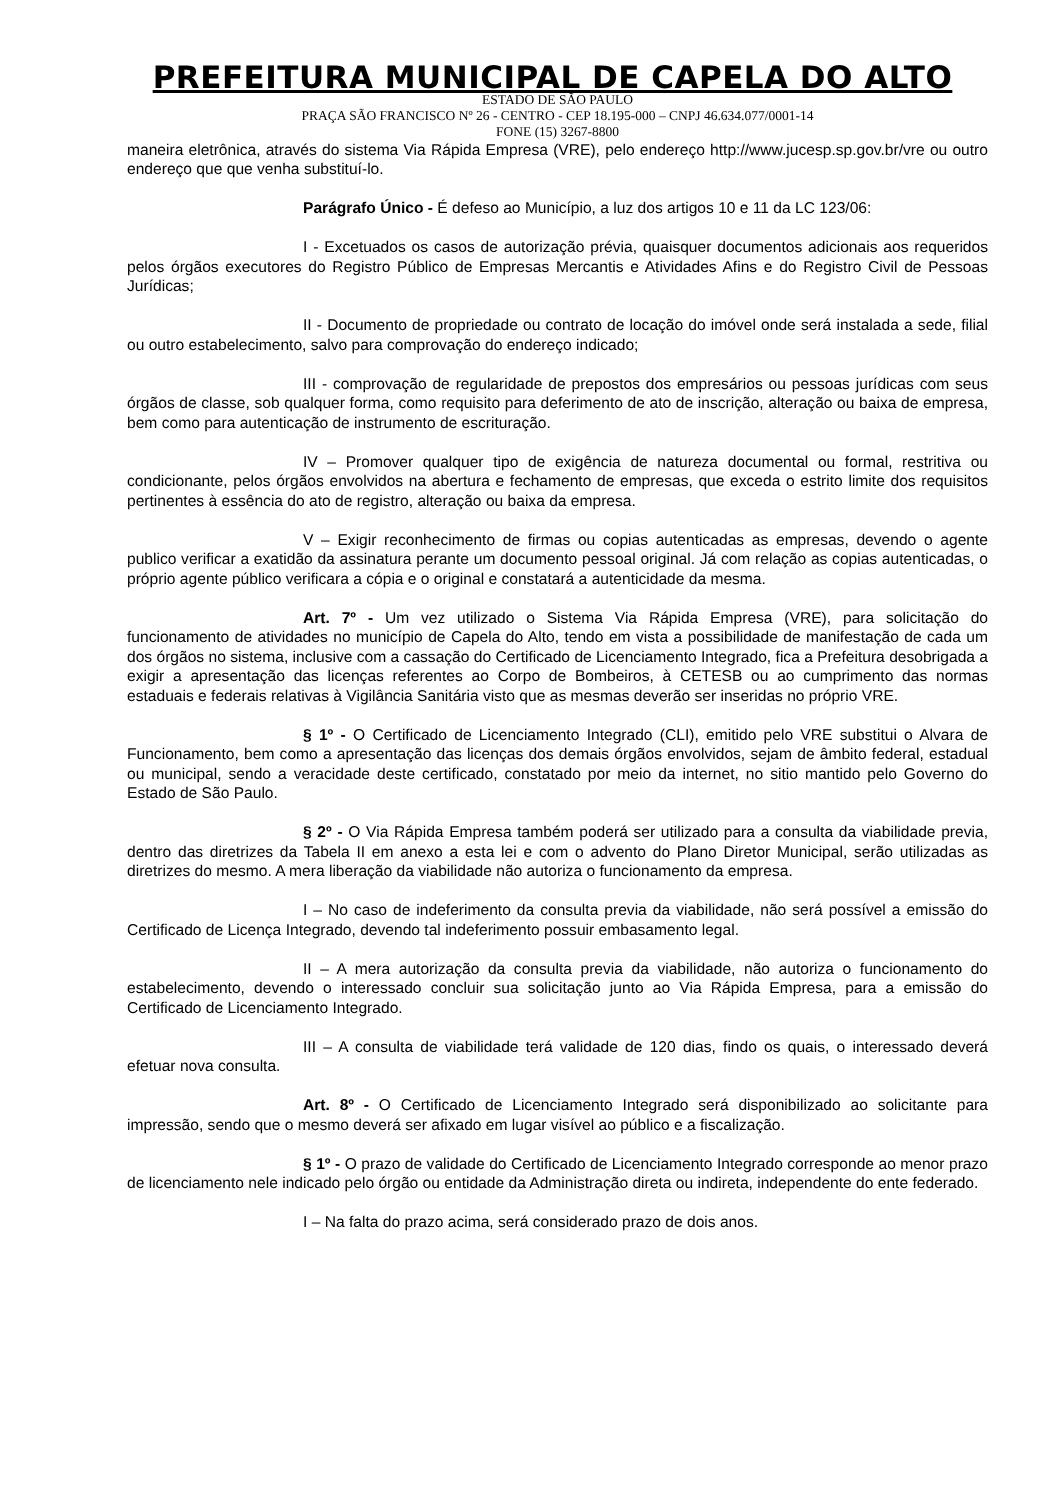PREFEITURA MUNICIPAL DE CAPELA DO ALTO
ESTADO DE SÃO PAULO
PRAÇA SÃO FRANCISCO Nº 26 - CENTRO - CEP 18.195-000 – CNPJ 46.634.077/0001-14
FONE (15) 3267-8800
maneira eletrônica, através do sistema Via Rápida Empresa (VRE), pelo endereço http://www.jucesp.sp.gov.br/vre ou outro endereço que que venha substituí-lo.
Parágrafo Único - É defeso ao Município, a luz dos artigos 10 e 11 da LC 123/06:
I - Excetuados os casos de autorização prévia, quaisquer documentos adicionais aos requeridos pelos órgãos executores do Registro Público de Empresas Mercantis e Atividades Afins e do Registro Civil de Pessoas Jurídicas;
II - Documento de propriedade ou contrato de locação do imóvel onde será instalada a sede, filial ou outro estabelecimento, salvo para comprovação do endereço indicado;
III - comprovação de regularidade de prepostos dos empresários ou pessoas jurídicas com seus órgãos de classe, sob qualquer forma, como requisito para deferimento de ato de inscrição, alteração ou baixa de empresa, bem como para autenticação de instrumento de escrituração.
IV – Promover qualquer tipo de exigência de natureza documental ou formal, restritiva ou condicionante, pelos órgãos envolvidos na abertura e fechamento de empresas, que exceda o estrito limite dos requisitos pertinentes à essência do ato de registro, alteração ou baixa da empresa.
V – Exigir reconhecimento de firmas ou copias autenticadas as empresas, devendo o agente publico verificar a exatidão da assinatura perante um documento pessoal original. Já com relação as copias autenticadas, o próprio agente público verificara a cópia e o original e constatará a autenticidade da mesma.
Art. 7º - Um vez utilizado o Sistema Via Rápida Empresa (VRE), para solicitação do funcionamento de atividades no município de Capela do Alto, tendo em vista a possibilidade de manifestação de cada um dos órgãos no sistema, inclusive com a cassação do Certificado de Licenciamento Integrado, fica a Prefeitura desobrigada a exigir a apresentação das licenças referentes ao Corpo de Bombeiros, à CETESB ou ao cumprimento das normas estaduais e federais relativas à Vigilância Sanitária visto que as mesmas deverão ser inseridas no próprio VRE.
§ 1º - O Certificado de Licenciamento Integrado (CLI), emitido pelo VRE substitui o Alvara de Funcionamento, bem como a apresentação das licenças dos demais órgãos envolvidos, sejam de âmbito federal, estadual ou municipal, sendo a veracidade deste certificado, constatado por meio da internet, no sitio mantido pelo Governo do Estado de São Paulo.
§ 2º - O Via Rápida Empresa também poderá ser utilizado para a consulta da viabilidade previa, dentro das diretrizes da Tabela II em anexo a esta lei e com o advento do Plano Diretor Municipal, serão utilizadas as diretrizes do mesmo. A mera liberação da viabilidade não autoriza o funcionamento da empresa.
I – No caso de indeferimento da consulta previa da viabilidade, não será possível a emissão do Certificado de Licença Integrado, devendo tal indeferimento possuir embasamento legal.
II – A mera autorização da consulta previa da viabilidade, não autoriza o funcionamento do estabelecimento, devendo o interessado concluir sua solicitação junto ao Via Rápida Empresa, para a emissão do Certificado de Licenciamento Integrado.
III – A consulta de viabilidade terá validade de 120 dias, findo os quais, o interessado deverá efetuar nova consulta.
Art. 8º - O Certificado de Licenciamento Integrado será disponibilizado ao solicitante para impressão, sendo que o mesmo deverá ser afixado em lugar visível ao público e a fiscalização.
§ 1º - O prazo de validade do Certificado de Licenciamento Integrado corresponde ao menor prazo de licenciamento nele indicado pelo órgão ou entidade da Administração direta ou indireta, independente do ente federado.
I – Na falta do prazo acima, será considerado prazo de dois anos.